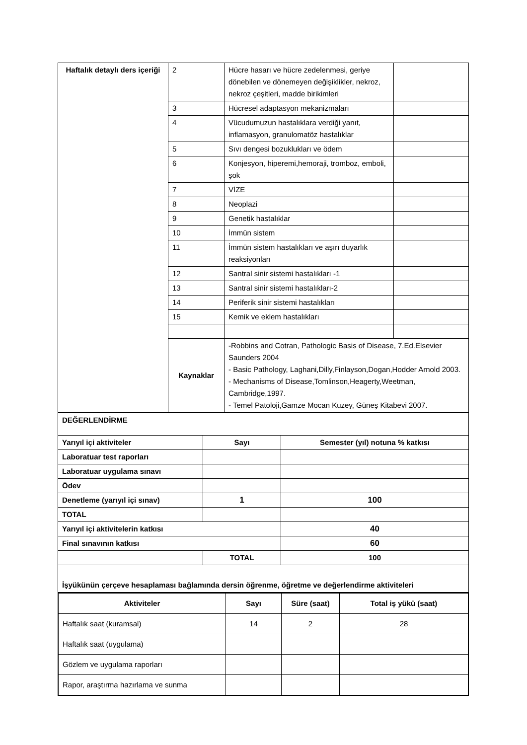| Haftalık detaylı ders içeriği | 2 | Hücre hasarı ve hücre zedelenmesi, geriye dönebilen ve dönemeyen değişiklikler, nekroz, nekroz çeşitleri, madde birikimleri | |
| | 3 | Hücresel adaptasyon mekanizmaları | |
| | 4 | Vücudumuzun hastalıklara verdiği yanıt, inflamasyon, granulomatöz hastalıklar | |
| | 5 | Sıvı dengesi bozuklukları ve ödem | |
| | 6 | Konjesyon, hiperemi,hemoraji, tromboz, emboli, şok | |
| | 7 | VİZE | |
| | 8 | Neoplazi | |
| | 9 | Genetik hastalıklar | |
| | 10 | İmmün sistem | |
| | 11 | İmmün sistem hastalıkları ve aşırı duyarlık reaksiyonları | |
| | 12 | Santral sinir sistemi hastalıkları -1 | |
| | 13 | Santral sinir sistemi hastalıkları-2 | |
| | 14 | Periferik sinir sistemi hastalıkları | |
| | 15 | Kemik ve eklem hastalıkları | |
| | Kaynaklar | -Robbins and Cotran, Pathologic Basis of Disease, 7.Ed.Elsevier Saunders 2004 - Basic Pathology, Laghani,Dilly,Finlayson,Dogan,Hodder Arnold 2003. - Mechanisms of Disease,Tomlinson,Heagerty,Weetman, Cambridge,1997. - Temel Patoloji,Gamze Mocan Kuzey, Güneş Kitabevi 2007. | |
| DEĞERLENDİRME | | |
| Yarıyıl içi aktiviteler | Sayı | Semester (yıl) notuna % katkısı |
| Laboratuar test raporları | | |
| Laboratuar uygulama sınavı | | |
| Ödev | | |
| Denetleme (yarıyıl içi sınav) | 1 | 100 |
| TOTAL | | |
| Yarıyıl içi aktivitelerin katkısı | | 40 |
| Final sınavının katkısı | | 60 |
| | TOTAL | 100 |
| İşyükünün çerçeve hesaplaması bağlamında dersin öğrenme, öğretme ve değerlendirme aktiviteleri | | |
| Aktiviteler | Sayı | Süre (saat) | Total iş yükü (saat) |
| --- | --- | --- | --- |
| Haftalık saat (kuramsal) | 14 | 2 | 28 |
| Haftalık saat (uygulama) | | | |
| Gözlem ve uygulama raporları | | | |
| Rapor, araştırma hazırlama ve sunma | | | |